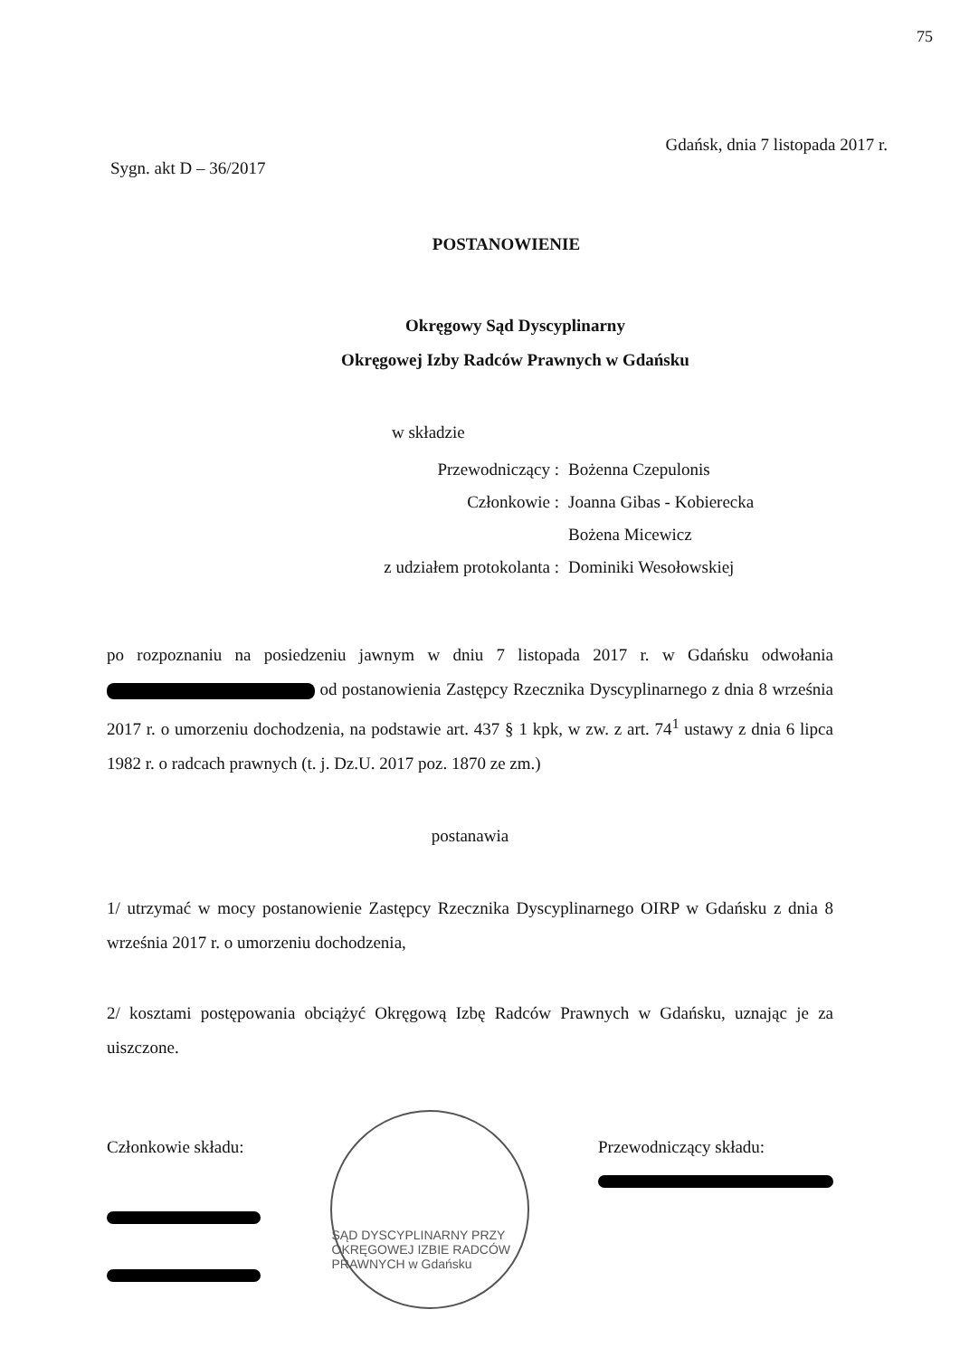75
Gdańsk, dnia 7 listopada 2017 r.
Sygn. akt D – 36/2017
POSTANOWIENIE
Okręgowy Sąd Dyscyplinarny
Okręgowej Izby Radców Prawnych w Gdańsku
w składzie
Przewodniczący : Bożenna Czepulonis
Członkowie : Joanna Gibas - Kobierecka
Bożena Micewicz
z udziałem protokolanta : Dominiki Wesołowskiej
po rozpoznaniu na posiedzeniu jawnym w dniu 7 listopada 2017 r. w Gdańsku odwołania od postanowienia Zastępcy Rzecznika Dyscyplinarnego z dnia 8 września 2017 r. o umorzeniu dochodzenia, na podstawie art. 437 § 1 kpk, w zw. z art. 74<sup>1</sup> ustawy z dnia 6 lipca 1982 r. o radcach prawnych (t. j. Dz.U. 2017 poz. 1870 ze zm.)
postanawia
1/ utrzymać w mocy postanowienie Zastępcy Rzecznika Dyscyplinarnego OIRP w Gdańsku z dnia 8 września 2017 r. o umorzeniu dochodzenia,
2/ kosztami postępowania obciążyć Okręgową Izbę Radców Prawnych w Gdańsku, uznając je za uiszczone.
Członkowie składu:
SĄD DYSCYPLINARNY PRZY OKRĘGOWEJ IZBIE RADCÓW PRAWNYCH w Gdańsku
Przewodniczący składu: